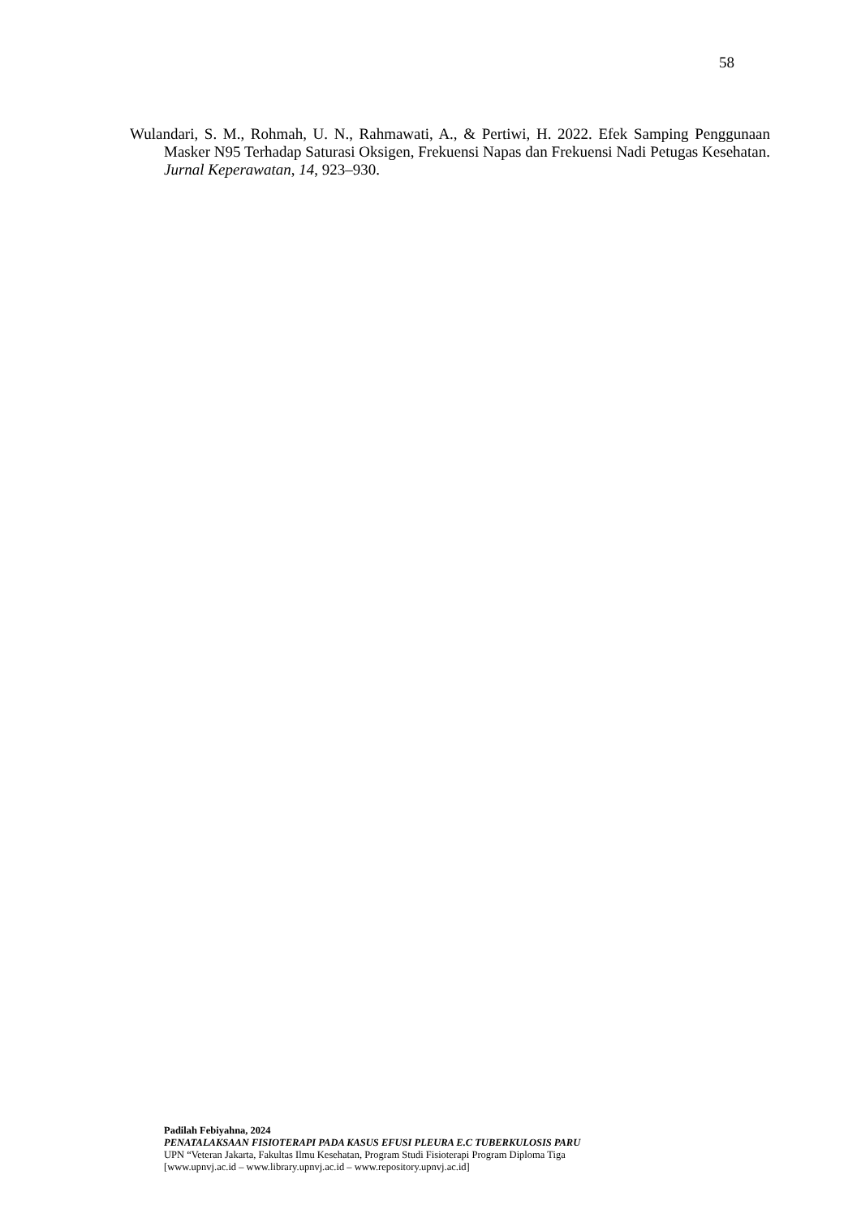58
Wulandari, S. M., Rohmah, U. N., Rahmawati, A., & Pertiwi, H. 2022. Efek Samping Penggunaan Masker N95 Terhadap Saturasi Oksigen, Frekuensi Napas dan Frekuensi Nadi Petugas Kesehatan. Jurnal Keperawatan, 14, 923–930.
Padilah Febiyahna, 2024
PENATALAKSAAN FISIOTERAPI PADA KASUS EFUSI PLEURA E.C TUBERKULOSIS PARU
UPN “Veteran Jakarta, Fakultas Ilmu Kesehatan, Program Studi Fisioterapi Program Diploma Tiga
[www.upnvj.ac.id – www.library.upnvj.ac.id – www.repository.upnvj.ac.id]